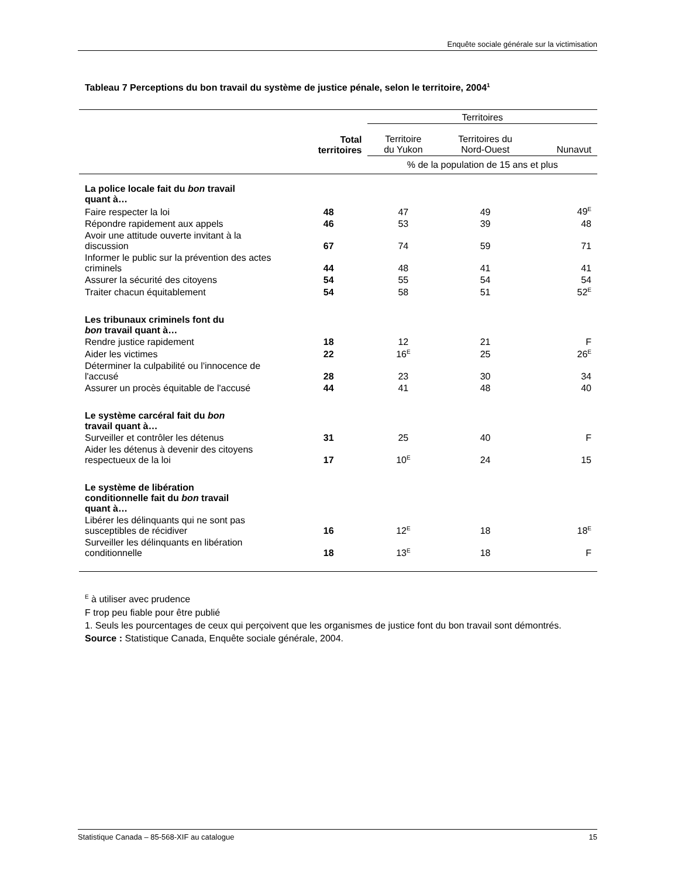Enquête sociale générale sur la victimisation
Tableau 7 Perceptions du bon travail du système de justice pénale, selon le territoire, 2004<sup>1</sup>
| | | Territoires | | |
| --- | --- | --- | --- | --- |
| | Total territoires | Territoire du Yukon | Territoires du Nord-Ouest | Nunavut |
| | | % de la population de 15 ans et plus | | |
| La police locale fait du bon travail quant à… | | | | |
| Faire respecter la loi | 48 | 47 | 49 | 49<sup>E</sup> |
| Répondre rapidement aux appels | 46 | 53 | 39 | 48 |
| Avoir une attitude ouverte invitant à la discussion | 67 | 74 | 59 | 71 |
| Informer le public sur la prévention des actes criminels | 44 | 48 | 41 | 41 |
| Assurer la sécurité des citoyens | 54 | 55 | 54 | 54 |
| Traiter chacun équitablement | 54 | 58 | 51 | 52<sup>E</sup> |
| Les tribunaux criminels font du bon travail quant à… | | | | |
| Rendre justice rapidement | 18 | 12 | 21 | F |
| Aider les victimes | 22 | 16<sup>E</sup> | 25 | 26<sup>E</sup> |
| Déterminer la culpabilité ou l'innocence de l'accusé | 28 | 23 | 30 | 34 |
| Assurer un procès équitable de l'accusé | 44 | 41 | 48 | 40 |
| Le système carcéral fait du bon travail quant à… | | | | |
| Surveiller et contrôler les détenus | 31 | 25 | 40 | F |
| Aider les détenus à devenir des citoyens respectueux de la loi | 17 | 10<sup>E</sup> | 24 | 15 |
| Le système de libération conditionnelle fait du bon travail quant à… | | | | |
| Libérer les délinquants qui ne sont pas susceptibles de récidiver | 16 | 12<sup>E</sup> | 18 | 18<sup>E</sup> |
| Surveiller les délinquants en libération conditionnelle | 18 | 13<sup>E</sup> | 18 | F |
<sup>E</sup> à utiliser avec prudence
F trop peu fiable pour être publié
1. Seuls les pourcentages de ceux qui perçoivent que les organismes de justice font du bon travail sont démontrés.
Source : Statistique Canada, Enquête sociale générale, 2004.
Statistique Canada – 85-568-XIF au catalogue 15